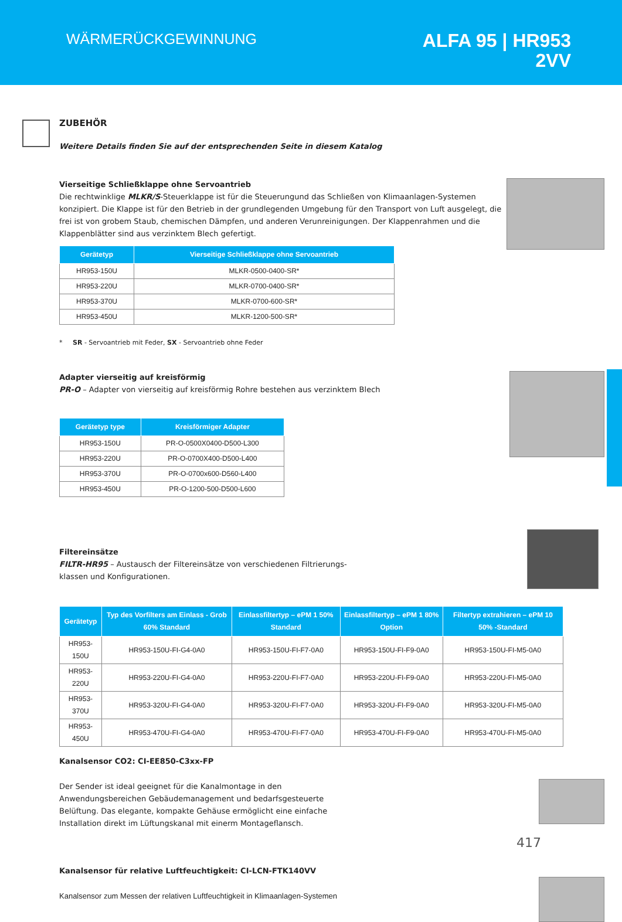WÄRMERÜCKGEWINNUNG
ALFA 95 | HR953
2VV
ZUBEHÖR
Weitere Details finden Sie auf der entsprechenden Seite in diesem Katalog
Vierseitige Schließklappe ohne Servoantrieb
Die rechtwinklige MLKR/S-Steuerklappe ist für die Steuerungund das Schließen von Klimaanlagen-Systemen konzipiert. Die Klappe ist für den Betrieb in der grundlegenden Umgebung für den Transport von Luft ausgelegt, die frei ist von grobem Staub, chemischen Dämpfen, und anderen Verunreinigungen. Der Klappenrahmen und die Klappenblätter sind aus verzinktem Blech gefertigt.
| Gerätetyp | Vierseitige Schließklappe ohne Servoantrieb |
| --- | --- |
| HR953-150U | MLKR-0500-0400-SR* |
| HR953-220U | MLKR-0700-0400-SR* |
| HR953-370U | MLKR-0700-600-SR* |
| HR953-450U | MLKR-1200-500-SR* |
* SR - Servoantrieb mit Feder, SX - Servoantrieb ohne Feder
Adapter vierseitig auf kreisförmig
PR-O – Adapter von vierseitig auf kreisförmig Rohre bestehen aus verzinktem Blech
| Gerätetyp type | Kreisförmiger Adapter |
| --- | --- |
| HR953-150U | PR-O-0500X0400-D500-L300 |
| HR953-220U | PR-O-0700X400-D500-L400 |
| HR953-370U | PR-O-0700x600-D560-L400 |
| HR953-450U | PR-O-1200-500-D500-L600 |
Filtereinsätze
FILTR-HR95 – Austausch der Filtereinsätze von verschiedenen Filtrierungs-
klassen und Konfigurationen.
| Gerätetyp | Typ des Vorfilters am Einlass - Grob 60% Standard | Einlassfiltertyp – ePM 1 50% Standard | Einlassfiltertyp – ePM 1 80% Option | Filtertyp extrahieren – ePM 10 50% -Standard |
| --- | --- | --- | --- | --- |
| HR953-150U | HR953-150U-FI-G4-0A0 | HR953-150U-FI-F7-0A0 | HR953-150U-FI-F9-0A0 | HR953-150U-FI-M5-0A0 |
| HR953-220U | HR953-220U-FI-G4-0A0 | HR953-220U-FI-F7-0A0 | HR953-220U-FI-F9-0A0 | HR953-220U-FI-M5-0A0 |
| HR953-370U | HR953-320U-FI-G4-0A0 | HR953-320U-FI-F7-0A0 | HR953-320U-FI-F9-0A0 | HR953-320U-FI-M5-0A0 |
| HR953-450U | HR953-470U-FI-G4-0A0 | HR953-470U-FI-F7-0A0 | HR953-470U-FI-F9-0A0 | HR953-470U-FI-M5-0A0 |
Kanalsensor CO2: CI-EE850-C3xx-FP
Der Sender ist ideal geeignet für die Kanalmontage in den Anwendungsbereichen Gebäudemanagement und bedarfsgesteuerte Belüftung. Das elegante, kompakte Gehäuse ermöglicht eine einfache Installation direkt im Lüftungskanal mit einerm Montageflansch.
Kanalsensor für relative Luftfeuchtigkeit: CI-LCN-FTK140VV
Kanalsensor zum Messen der relativen Luftfeuchtigkeit in Klimaanlagen-Systemen
417